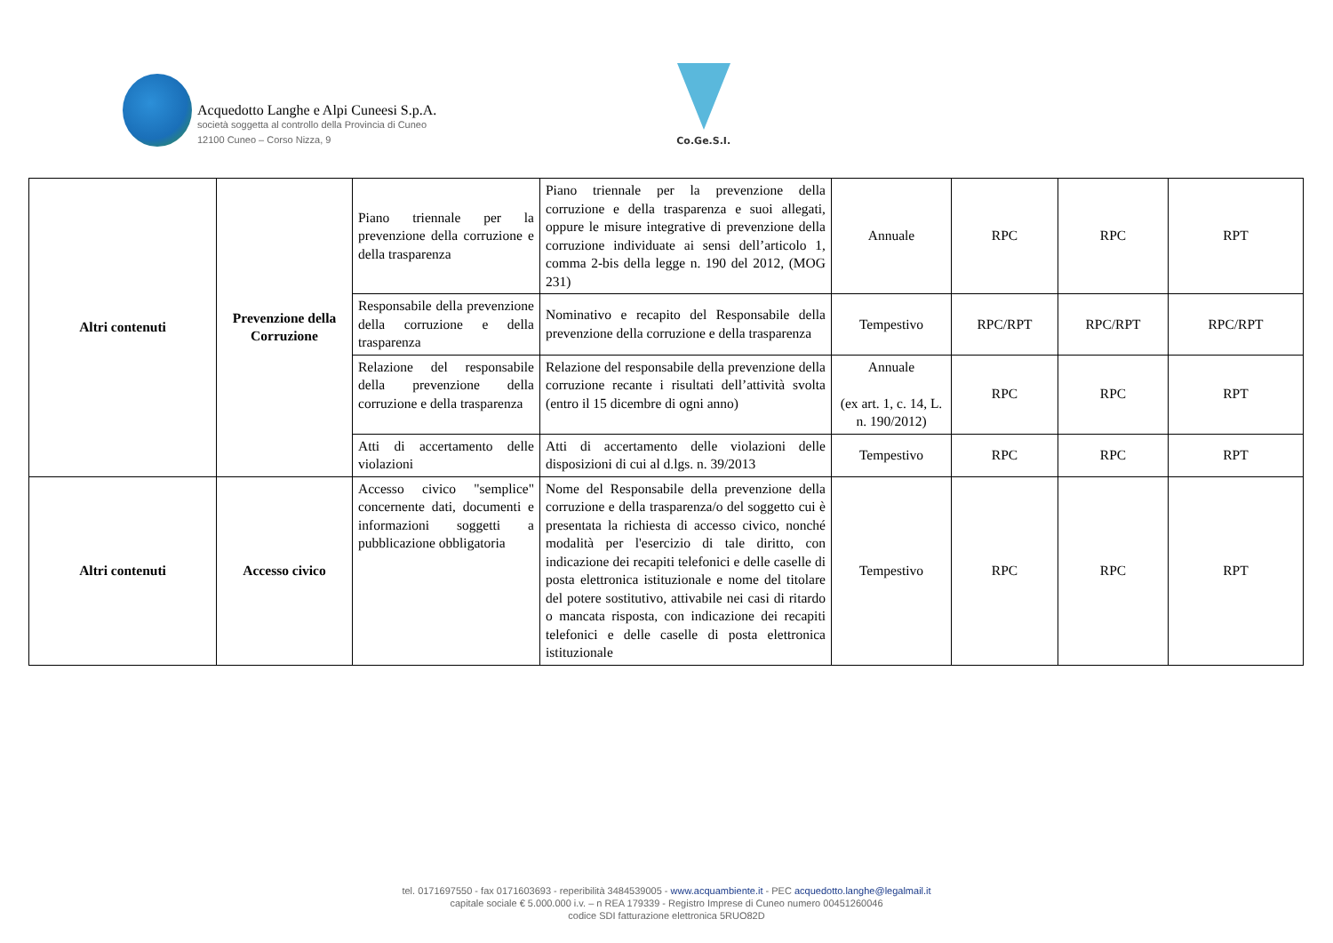Acquedotto Langhe e Alpi Cuneesi S.p.A.
società soggetta al controllo della Provincia di Cuneo
12100 Cuneo – Corso Nizza, 9
Co.Ge.S.I.
| Altri contenuti | Prevenzione della Corruzione | Piano triennale per la prevenzione della corruzione e della trasparenza | Piano triennale per la prevenzione della corruzione e della trasparenza e suoi allegati, oppure le misure integrative di prevenzione della corruzione individuate ai sensi dell’articolo 1, comma 2-bis della legge n. 190 del 2012, (MOG 231) | Annuale | RPC | RPC | RPT |
| | | Responsabile della prevenzione della corruzione e della trasparenza | Nominativo e recapito del Responsabile della prevenzione della corruzione e della trasparenza | Tempestivo | RPC/RPT | RPC/RPT | RPC/RPT |
| | | Relazione del responsabile della prevenzione della corruzione e della trasparenza | Relazione del responsabile della prevenzione della corruzione recante i risultati dell’attività svolta (entro il 15 dicembre di ogni anno) | Annuale (ex art. 1, c. 14, L. n. 190/2012) | RPC | RPC | RPT |
| | | Atti di accertamento delle violazioni | Atti di accertamento delle violazioni delle disposizioni di cui al d.lgs. n. 39/2013 | Tempestivo | RPC | RPC | RPT |
| Altri contenuti | Accesso civico | Accesso civico "semplice" concernente dati, documenti e informazioni soggetti a pubblicazione obbligatoria | Nome del Responsabile della prevenzione della corruzione e della trasparenza/o del soggetto cui è presentata la richiesta di accesso civico, nonché modalità per l'esercizio di tale diritto, con indicazione dei recapiti telefonici e delle caselle di posta elettronica istituzionale e nome del titolare del potere sostitutivo, attivabile nei casi di ritardo o mancata risposta, con indicazione dei recapiti telefonici e delle caselle di posta elettronica istituzionale | Tempestivo | RPC | RPC | RPT |
tel. 0171697550 - fax 0171603693 - reperibilità 3484539005 - www.acquambiente.it - PEC acquedotto.langhe@legalmail.it
capitale sociale € 5.000.000 i.v. – n REA 179339 - Registro Imprese di Cuneo numero 00451260046
codice SDI fatturazione elettronica 5RUO82D